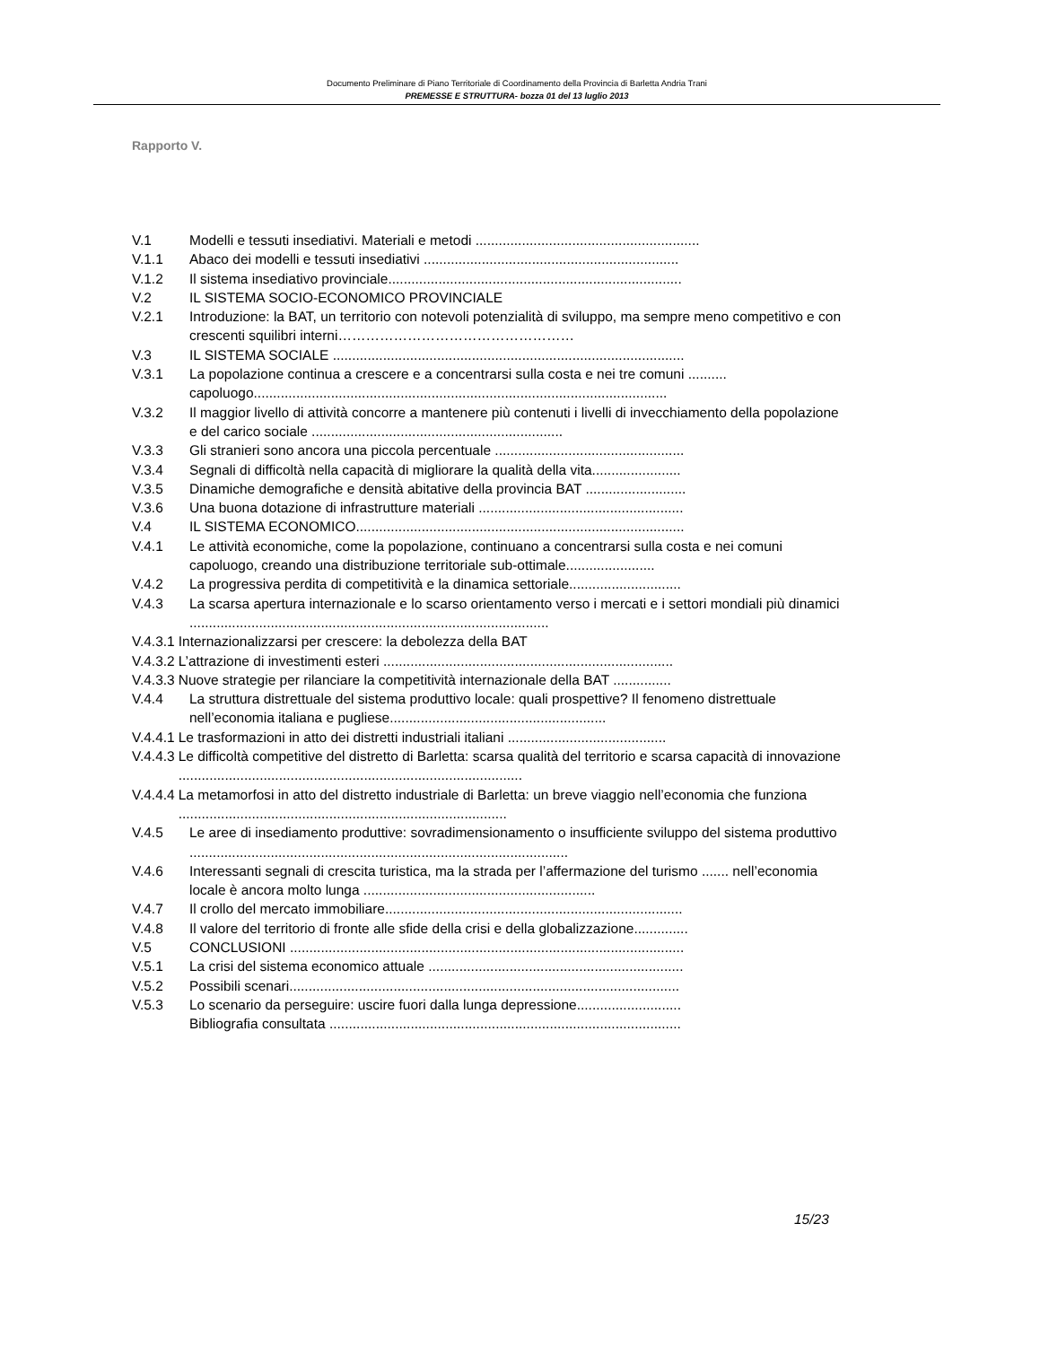Documento Preliminare di Piano Territoriale di Coordinamento della Provincia di Barletta Andria Trani
PREMESSE E STRUTTURA- bozza 01 del 13 luglio 2013
Rapporto V.
V.1 Modelli e tessuti insediativi. Materiali e metodi ..........................................................
V.1.1 Abaco dei modelli e tessuti insediativi ..................................................................
V.1.2 Il sistema insediativo provinciale............................................................................
V.2 IL SISTEMA SOCIO-ECONOMICO PROVINCIALE
V.2.1 Introduzione: la BAT, un territorio con notevoli potenzialità di sviluppo, ma sempre meno competitivo e con crescenti squilibri interni……………………………………………
V.3 IL SISTEMA SOCIALE ...........................................................................................
V.3.1 La popolazione continua a crescere e a concentrarsi sulla costa e nei tre comuni .......... capoluogo...........................................................................................................
V.3.2 Il maggior livello di attività concorre a mantenere più contenuti i livelli di invecchiamento della popolazione e del carico sociale .................................................................
V.3.3 Gli stranieri sono ancora una piccola percentuale .................................................
V.3.4 Segnali di difficoltà nella capacità di migliorare la qualità della vita.......................
V.3.5 Dinamiche demografiche e densità abitative della provincia BAT ..........................
V.3.6 Una buona dotazione di infrastrutture materiali .....................................................
V.4 IL SISTEMA ECONOMICO.....................................................................................
V.4.1 Le attività economiche, come la popolazione, continuano a concentrarsi sulla costa e nei comuni capoluogo, creando una distribuzione territoriale sub-ottimale.......................
V.4.2 La progressiva perdita di competitività e la dinamica settoriale.............................
V.4.3 La scarsa apertura internazionale e lo scarso orientamento verso i mercati e i settori mondiali più dinamici .............................................................................................
V.4.3.1 Internazionalizzarsi per crescere: la debolezza della BAT
V.4.3.2 L’attrazione di investimenti esteri ...........................................................................
V.4.3.3 Nuove strategie per rilanciare la competitività internazionale della BAT ...............
V.4.4 La struttura distrettuale del sistema produttivo locale: quali prospettive? Il fenomeno distrettuale nell’economia italiana e pugliese........................................................
V.4.4.1 Le trasformazioni in atto dei distretti industriali italiani .........................................
V.4.4.3 Le difficoltà competitive del distretto di Barletta: scarsa qualità del territorio e scarsa capacità di innovazione .........................................................................................
V.4.4.4 La metamorfosi in atto del distretto industriale di Barletta: un breve viaggio nell’economia che funziona .....................................................................................
V.4.5 Le aree di insediamento produttive: sovradimensionamento o insufficiente sviluppo del sistema produttivo ..................................................................................................
V.4.6 Interessanti segnali di crescita turistica, ma la strada per l’affermazione del turismo ....... nell’economia locale è ancora molto lunga ............................................................
V.4.7 Il crollo del mercato immobiliare.............................................................................
V.4.8 Il valore del territorio di fronte alle sfide della crisi e della globalizzazione..............
V.5 CONCLUSIONI ......................................................................................................
V.5.1 La crisi del sistema economico attuale ..................................................................
V.5.2 Possibili scenari.....................................................................................................
V.5.3 Lo scenario da perseguire: uscire fuori dalla lunga depressione...........................
Bibliografia consultata ...........................................................................................
15/23